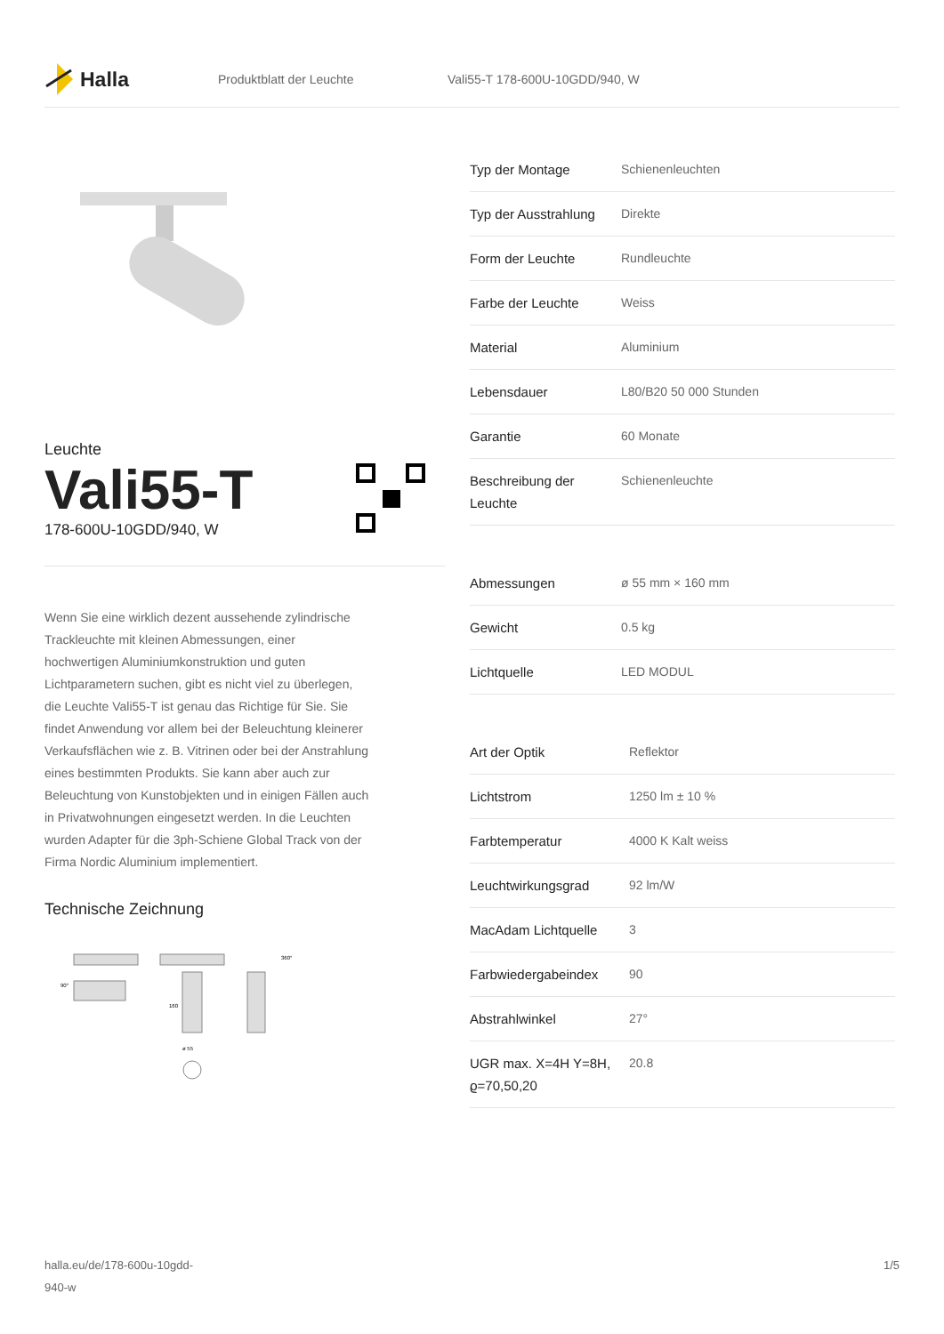Halla
Produktblatt der Leuchte Vali55-T 178-600U-10GDD/940, W
Leuchte
Vali55-T
178-600U-10GDD/940, W
Wenn Sie eine wirklich dezent aussehende zylindrische Trackleuchte mit kleinen Abmessungen, einer hochwertigen Aluminiumkonstruktion und guten Lichtparametern suchen, gibt es nicht viel zu überlegen, die Leuchte Vali55-T ist genau das Richtige für Sie. Sie findet Anwendung vor allem bei der Beleuchtung kleinerer Verkaufsflächen wie z. B. Vitrinen oder bei der Anstrahlung eines bestimmten Produkts. Sie kann aber auch zur Beleuchtung von Kunstobjekten und in einigen Fällen auch in Privatwohnungen eingesetzt werden. In die Leuchten wurden Adapter für die 3ph-Schiene Global Track von der Firma Nordic Aluminium implementiert.
Technische Zeichnung
90°
160
ø 55
360°
| Typ der Montage | Schienenleuchten |
| Typ der Ausstrahlung | Direkte |
| Form der Leuchte | Rundleuchte |
| Farbe der Leuchte | Weiss |
| Material | Aluminium |
| Lebensdauer | L80/B20 50 000 Stunden |
| Garantie | 60 Monate |
| Beschreibung der Leuchte | Schienenleuchte |
| Abmessungen | ø 55 mm × 160 mm |
| Gewicht | 0.5 kg |
| Lichtquelle | LED MODUL |
| Art der Optik | Reflektor |
| Lichtstrom | 1250 lm ± 10 % |
| Farbtemperatur | 4000 K Kalt weiss |
| Leuchtwirkungsgrad | 92 lm/W |
| MacAdam Lichtquelle | 3 |
| Farbwiedergabeindex | 90 |
| Abstrahlwinkel | 27° |
| UGR max. X=4H Y=8H, ϱ=70,50,20 | 20.8 |
halla.eu/de/178-600u-10gdd-
940-w
1/5